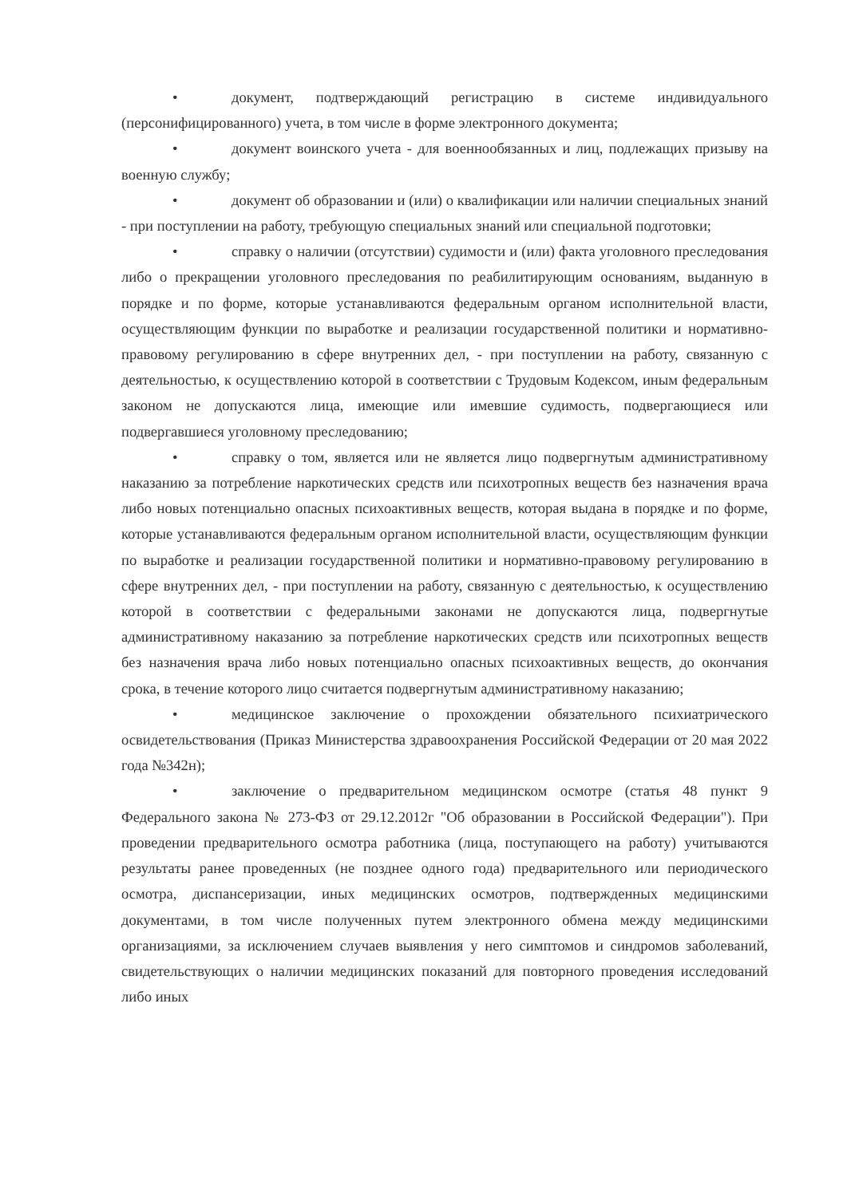• документ, подтверждающий регистрацию в системе индивидуального (персонифицированного) учета, в том числе в форме электронного документа;
• документ воинского учета - для военнообязанных и лиц, подлежащих призыву на военную службу;
• документ об образовании и (или) о квалификации или наличии специальных знаний - при поступлении на работу, требующую специальных знаний или специальной подготовки;
• справку о наличии (отсутствии) судимости и (или) факта уголовного преследования либо о прекращении уголовного преследования по реабилитирующим основаниям, выданную в порядке и по форме, которые устанавливаются федеральным органом исполнительной власти, осуществляющим функции по выработке и реализации государственной политики и нормативно-правовому регулированию в сфере внутренних дел, - при поступлении на работу, связанную с деятельностью, к осуществлению которой в соответствии с Трудовым Кодексом, иным федеральным законом не допускаются лица, имеющие или имевшие судимость, подвергающиеся или подвергавшиеся уголовному преследованию;
• справку о том, является или не является лицо подвергнутым административному наказанию за потребление наркотических средств или психотропных веществ без назначения врача либо новых потенциально опасных психоактивных веществ, которая выдана в порядке и по форме, которые устанавливаются федеральным органом исполнительной власти, осуществляющим функции по выработке и реализации государственной политики и нормативно-правовому регулированию в сфере внутренних дел, - при поступлении на работу, связанную с деятельностью, к осуществлению которой в соответствии с федеральными законами не допускаются лица, подвергнутые административному наказанию за потребление наркотических средств или психотропных веществ без назначения врача либо новых потенциально опасных психоактивных веществ, до окончания срока, в течение которого лицо считается подвергнутым административному наказанию;
• медицинское заключение о прохождении обязательного психиатрического освидетельствования (Приказ Министерства здравоохранения Российской Федерации от 20 мая 2022 года №342н);
• заключение о предварительном медицинском осмотре (статья 48 пункт 9 Федерального закона № 273-ФЗ от 29.12.2012г "Об образовании в Российской Федерации"). При проведении предварительного осмотра работника (лица, поступающего на работу) учитываются результаты ранее проведенных (не позднее одного года) предварительного или периодического осмотра, диспансеризации, иных медицинских осмотров, подтвержденных медицинскими документами, в том числе полученных путем электронного обмена между медицинскими организациями, за исключением случаев выявления у него симптомов и синдромов заболеваний, свидетельствующих о наличии медицинских показаний для повторного проведения исследований либо иных